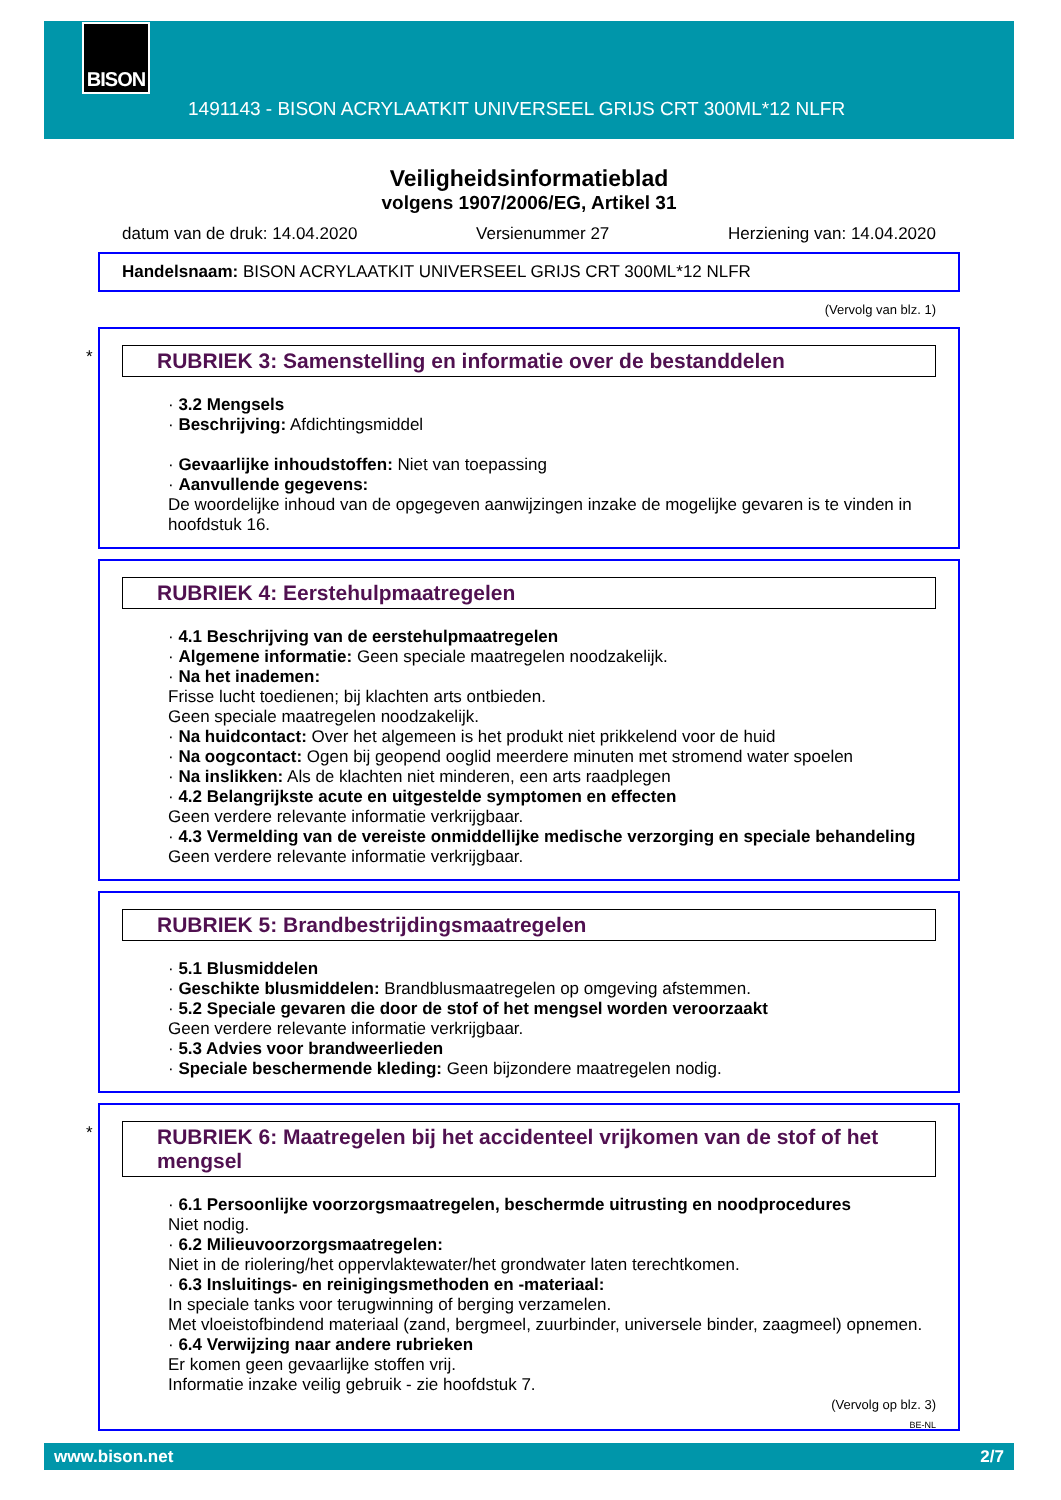BISON
1491143 - BISON ACRYLAATKIT UNIVERSEEL GRIJS CRT 300ML*12 NLFR
Veiligheidsinformatieblad
volgens 1907/2006/EG, Artikel 31
datum van de druk: 14.04.2020 Versienummer 27 Herziening van: 14.04.2020
Handelsnaam: BISON ACRYLAATKIT UNIVERSEEL GRIJS CRT 300ML*12 NLFR
(Vervolg van blz. 1)
*
RUBRIEK 3: Samenstelling en informatie over de bestanddelen
· 3.2 Mengsels
· Beschrijving: Afdichtingsmiddel
· Gevaarlijke inhoudstoffen: Niet van toepassing
· Aanvullende gegevens:
De woordelijke inhoud van de opgegeven aanwijzingen inzake de mogelijke gevaren is te vinden in hoofdstuk 16.
RUBRIEK 4: Eerstehulpmaatregelen
· 4.1 Beschrijving van de eerstehulpmaatregelen
· Algemene informatie: Geen speciale maatregelen noodzakelijk.
· Na het inademen:
Frisse lucht toedienen; bij klachten arts ontbieden.
Geen speciale maatregelen noodzakelijk.
· Na huidcontact: Over het algemeen is het produkt niet prikkelend voor de huid
· Na oogcontact: Ogen bij geopend ooglid meerdere minuten met stromend water spoelen
· Na inslikken: Als de klachten niet minderen, een arts raadplegen
· 4.2 Belangrijkste acute en uitgestelde symptomen en effecten
Geen verdere relevante informatie verkrijgbaar.
· 4.3 Vermelding van de vereiste onmiddellijke medische verzorging en speciale behandeling
Geen verdere relevante informatie verkrijgbaar.
RUBRIEK 5: Brandbestrijdingsmaatregelen
· 5.1 Blusmiddelen
· Geschikte blusmiddelen: Brandblusmaatregelen op omgeving afstemmen.
· 5.2 Speciale gevaren die door de stof of het mengsel worden veroorzaakt
Geen verdere relevante informatie verkrijgbaar.
· 5.3 Advies voor brandweerlieden
· Speciale beschermende kleding: Geen bijzondere maatregelen nodig.
*
RUBRIEK 6: Maatregelen bij het accidenteel vrijkomen van de stof of het mengsel
· 6.1 Persoonlijke voorzorgsmaatregelen, beschermde uitrusting en noodprocedures
Niet nodig.
· 6.2 Milieuvoorzorgsmaatregelen:
Niet in de riolering/het oppervlaktewater/het grondwater laten terechtkomen.
· 6.3 Insluitings- en reinigingsmethoden en -materiaal:
In speciale tanks voor terugwinning of berging verzamelen.
Met vloeistofbindend materiaal (zand, bergmeel, zuurbinder, universele binder, zaagmeel) opnemen.
· 6.4 Verwijzing naar andere rubrieken
Er komen geen gevaarlijke stoffen vrij.
Informatie inzake veilig gebruik - zie hoofdstuk 7.
(Vervolg op blz. 3)
BE-NL
www.bison.net 2/7